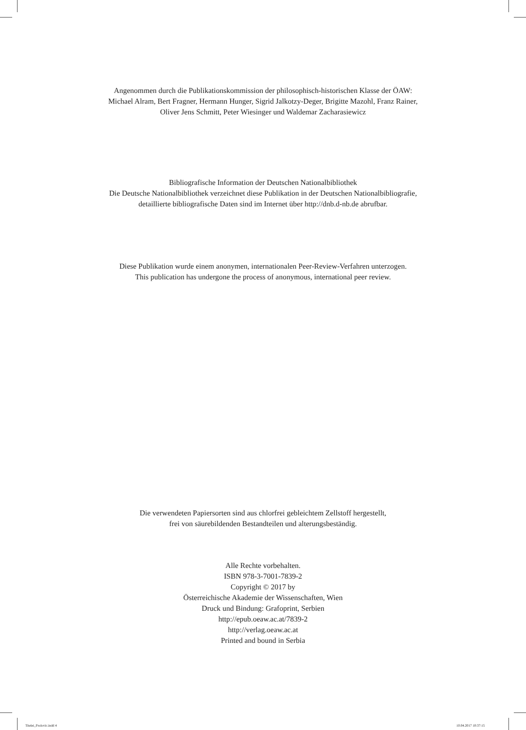Angenommen durch die Publikationskommission der philosophisch-historischen Klasse der ÖAW:
Michael Alram, Bert Fragner, Hermann Hunger, Sigrid Jalkotzy-Deger, Brigitte Mazohl, Franz Rainer,
Oliver Jens Schmitt, Peter Wiesinger und Waldemar Zacharasiewicz
Bibliografische Information der Deutschen Nationalbibliothek
Die Deutsche Nationalbibliothek verzeichnet diese Publikation in der Deutschen Nationalbibliografie,
detaillierte bibliografische Daten sind im Internet über http://dnb.d-nb.de abrufbar.
Diese Publikation wurde einem anonymen, internationalen Peer-Review-Verfahren unterzogen.
This publication has undergone the process of anonymous, international peer review.
Die verwendeten Papiersorten sind aus chlorfrei gebleichtem Zellstoff hergestellt,
frei von säurebildenden Bestandteilen und alterungsbeständig.
Alle Rechte vorbehalten.
ISBN 978-3-7001-7839-2
Copyright © 2017 by
Österreichische Akademie der Wissenschaften, Wien
Druck und Bindung: Grafoprint, Serbien
http://epub.oeaw.ac.at/7839-2
http://verlag.oeaw.ac.at
Printed and bound in Serbia
Titelei_Prolovic.indd 4 10.04.2017 10:37:15